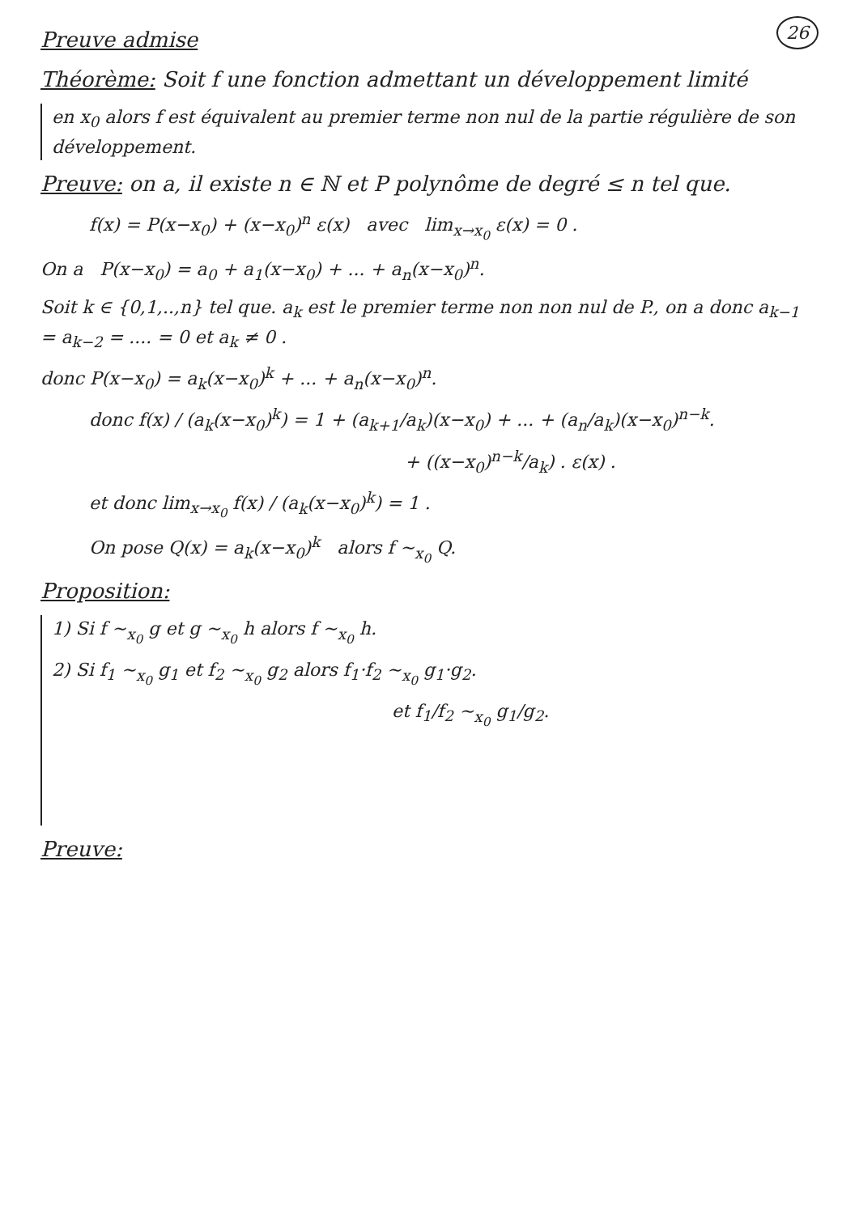26
Preuve admise
Théorème: Soit f une fonction admettant un développement limité
en x<sub>0</sub> alors f est équivalent au premier terme non nul de la partie régulière de son développement.
Preuve: on a, il existe n ∈ ℕ et P polynôme de degré ≤ n tel que.
f(x) = P(x−x<sub>0</sub>) + (x−x<sub>0</sub>)<sup>n</sup> ε(x) avec lim<sub>x→x<sub>0</sub></sub> ε(x) = 0 .
On a P(x−x<sub>0</sub>) = a<sub>0</sub> + a<sub>1</sub>(x−x<sub>0</sub>) + ... + a<sub>n</sub>(x−x<sub>0</sub>)<sup>n</sup>.
Soit k ∈ {0,1,..,n} tel que. a<sub>k</sub> est le premier terme non non nul de P., on a donc a<sub>k−1</sub> = a<sub>k−2</sub> = .... = 0 et a<sub>k</sub> ≠ 0 .
donc P(x−x<sub>0</sub>) = a<sub>k</sub>(x−x<sub>0</sub>)<sup>k</sup> + ... + a<sub>n</sub>(x−x<sub>0</sub>)<sup>n</sup>.
donc f(x) / (a<sub>k</sub>(x−x<sub>0</sub>)<sup>k</sup>) = 1 + (a<sub>k+1</sub>/a<sub>k</sub>)(x−x<sub>0</sub>) + ... + (a<sub>n</sub>/a<sub>k</sub>)(x−x<sub>0</sub>)<sup>n−k</sup>.
+ ((x−x<sub>0</sub>)<sup>n−k</sup>/a<sub>k</sub>) . ε(x) .
et donc lim<sub>x→x<sub>0</sub></sub> f(x) / (a<sub>k</sub>(x−x<sub>0</sub>)<sup>k</sup>) = 1 .
On pose Q(x) = a<sub>k</sub>(x−x<sub>0</sub>)<sup>k</sup> alors f ∼<sub>x<sub>0</sub></sub> Q.
Proposition:
1) Si f ∼<sub>x<sub>0</sub></sub> g et g ∼<sub>x<sub>0</sub></sub> h alors f ∼<sub>x<sub>0</sub></sub> h.
2) Si f<sub>1</sub> ∼<sub>x<sub>0</sub></sub> g<sub>1</sub> et f<sub>2</sub> ∼<sub>x<sub>0</sub></sub> g<sub>2</sub> alors f<sub>1</sub>·f<sub>2</sub> ∼<sub>x<sub>0</sub></sub> g<sub>1</sub>·g<sub>2</sub>.
et f<sub>1</sub>/f<sub>2</sub> ∼<sub>x<sub>0</sub></sub> g<sub>1</sub>/g<sub>2</sub>.
Preuve: